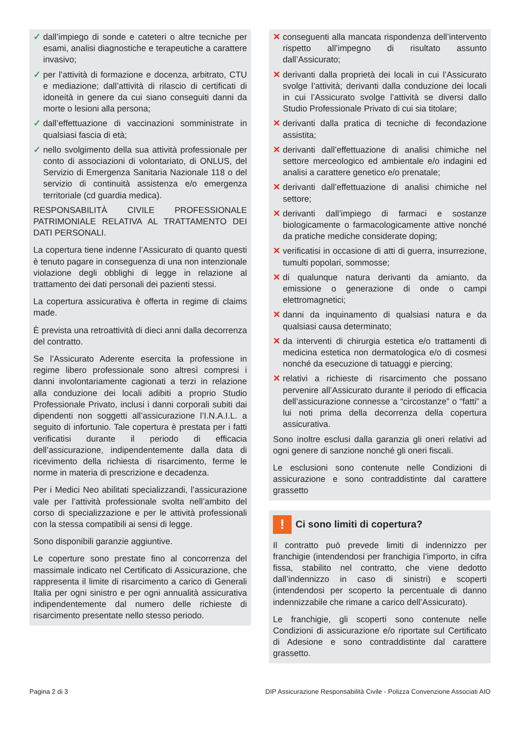✓ dall’impiego di sonde e cateteri o altre tecniche per esami, analisi diagnostiche e terapeutiche a carattere invasivo;
✓ per l’attività di formazione e docenza, arbitrato, CTU e mediazione; dall’attività di rilascio di certificati di idoneità in genere da cui siano conseguiti danni da morte o lesioni alla persona;
✓ dall’effettuazione di vaccinazioni somministrate in qualsiasi fascia di età;
✓ nello svolgimento della sua attività professionale per conto di associazioni di volontariato, di ONLUS, del Servizio di Emergenza Sanitaria Nazionale 118 o del servizio di continuità assistenza e/o emergenza territoriale (cd guardia medica).
RESPONSABILITÀ CIVILE PROFESSIONALE PATRIMONIALE RELATIVA AL TRATTAMENTO DEI DATI PERSONALI.
La copertura tiene indenne l’Assicurato di quanto questi è tenuto pagare in conseguenza di una non intenzionale violazione degli obblighi di legge in relazione al trattamento dei dati personali dei pazienti stessi.
La copertura assicurativa è offerta in regime di claims made.
È prevista una retroattività di dieci anni dalla decorrenza del contratto.
Se l’Assicurato Aderente esercita la professione in regime libero professionale sono altresì compresi i danni involontariamente cagionati a terzi in relazione alla conduzione dei locali adibiti a proprio Studio Professionale Privato, inclusi i danni corporali subiti dai dipendenti non soggetti all’assicurazione l’I.N.A.I.L. a seguito di infortunio. Tale copertura è prestata per i fatti verificatisi durante il periodo di efficacia dell’assicurazione, indipendentemente dalla data di ricevimento della richiesta di risarcimento, ferme le norme in materia di prescrizione e decadenza.
Per i Medici Neo abilitati specializzandi, l’assicurazione vale per l’attività professionale svolta nell’ambito del corso di specializzazione e per le attività professionali con la stessa compatibili ai sensi di legge.
Sono disponibili garanzie aggiuntive.
Le coperture sono prestate fino al concorrenza del massimale indicato nel Certificato di Assicurazione, che rappresenta il limite di risarcimento a carico di Generali Italia per ogni sinistro e per ogni annualità assicurativa indipendentemente dal numero delle richieste di risarcimento presentate nello stesso periodo.
✕ conseguenti alla mancata rispondenza dell’intervento rispetto all’impegno di risultato assunto dall’Assicurato;
✕ derivanti dalla proprietà dei locali in cui l’Assicurato svolge l’attività; derivanti dalla conduzione dei locali in cui l’Assicurato svolge l’attività se diversi dallo Studio Professionale Privato di cui sia titolare;
✕ derivanti dalla pratica di tecniche di fecondazione assistita;
✕ derivanti dall’effettuazione di analisi chimiche nel settore merceologico ed ambientale e/o indagini ed analisi a carattere genetico e/o prenatale;
✕ derivanti dall’effettuazione di analisi chimiche nel settore;
✕ derivanti dall’impiego di farmaci e sostanze biologicamente o farmacologicamente attive nonché da pratiche mediche considerate doping;
✕ verificatisi in occasione di atti di guerra, insurrezione, tumulti popolari, sommosse;
✕ di qualunque natura derivanti da amianto, da emissione o generazione di onde o campi elettromagnetici;
✕ danni da inquinamento di qualsiasi natura e da qualsiasi causa determinato;
✕ da interventi di chirurgia estetica e/o trattamenti di medicina estetica non dermatologica e/o di cosmesi nonché da esecuzione di tatuaggi e piercing;
✕ relativi a richieste di risarcimento che possano pervenire all’Assicurato durante il periodo di efficacia dell’assicurazione connesse a “circostanze” o “fatti” a lui noti prima della decorrenza della copertura assicurativa.
Sono inoltre esclusi dalla garanzia gli oneri relativi ad ogni genere di sanzione nonché gli oneri fiscali.
Le esclusioni sono contenute nelle Condizioni di assicurazione e sono contraddistinte dal carattere grassetto
! Ci sono limiti di copertura?
Il contratto può prevede limiti di indennizzo per franchigie (intendendosi per franchigia l’importo, in cifra fissa, stabilito nel contratto, che viene dedotto dall’indennizzo in caso di sinistri) e scoperti (intendendosi per scoperto la percentuale di danno indennizzabile che rimane a carico dell’Assicurato).
Le franchigie, gli scoperti sono contenute nelle Condizioni di assicurazione e/o riportate sul Certificato di Adesione e sono contraddistinte dal carattere grassetto.
Pagina 2 di 3 DIP Assicurazione Responsabilità Civile - Polizza Convenzione Associati AIO